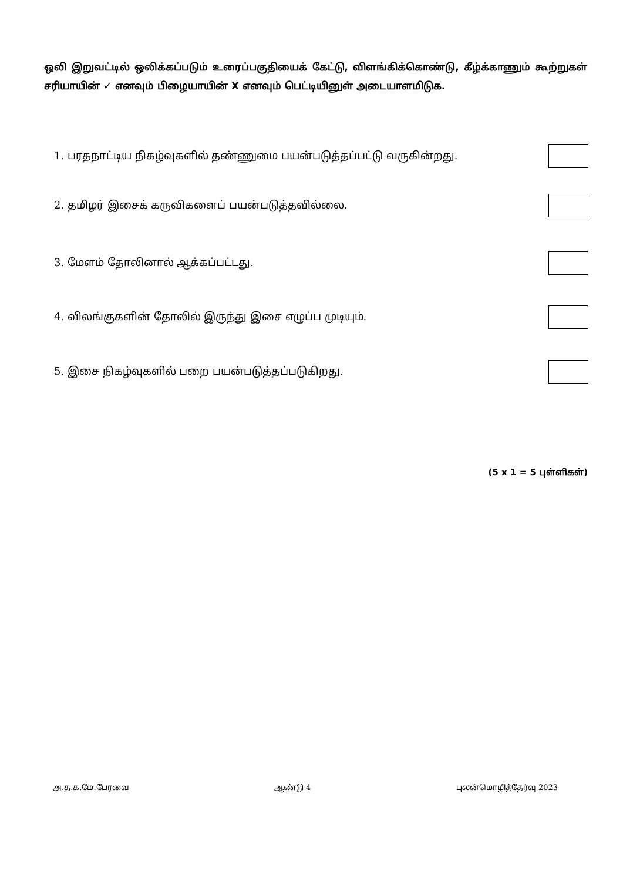ஒலி இறுவட்டில் ஒலிக்கப்படும் உரைப்பகுதியைக் கேட்டு, விளங்கிக்கொண்டு, கீழ்க்காணும் கூற்றுகள் சரியாயின் ✓ எனவும் பிழையாயின் X எனவும் பெட்டியினுள் அடையாளமிடுக.
1. பரதநாட்டிய நிகழ்வுகளில் தண்ணுமை பயன்படுத்தப்பட்டு வருகின்றது.
2. தமிழர் இசைக் கருவிகளைப் பயன்படுத்தவில்லை.
3. மேளம் தோலினால் ஆக்கப்பட்டது.
4. விலங்குகளின் தோலில் இருந்து இசை எழுப்ப முடியும்.
5. இசை நிகழ்வுகளில் பறை பயன்படுத்தப்படுகிறது.
(5 x 1 = 5 புள்ளிகள்)
அ.த.க.மே.பேரவை ஆண்டு 4 புலன்மொழித்தேர்வு 2023